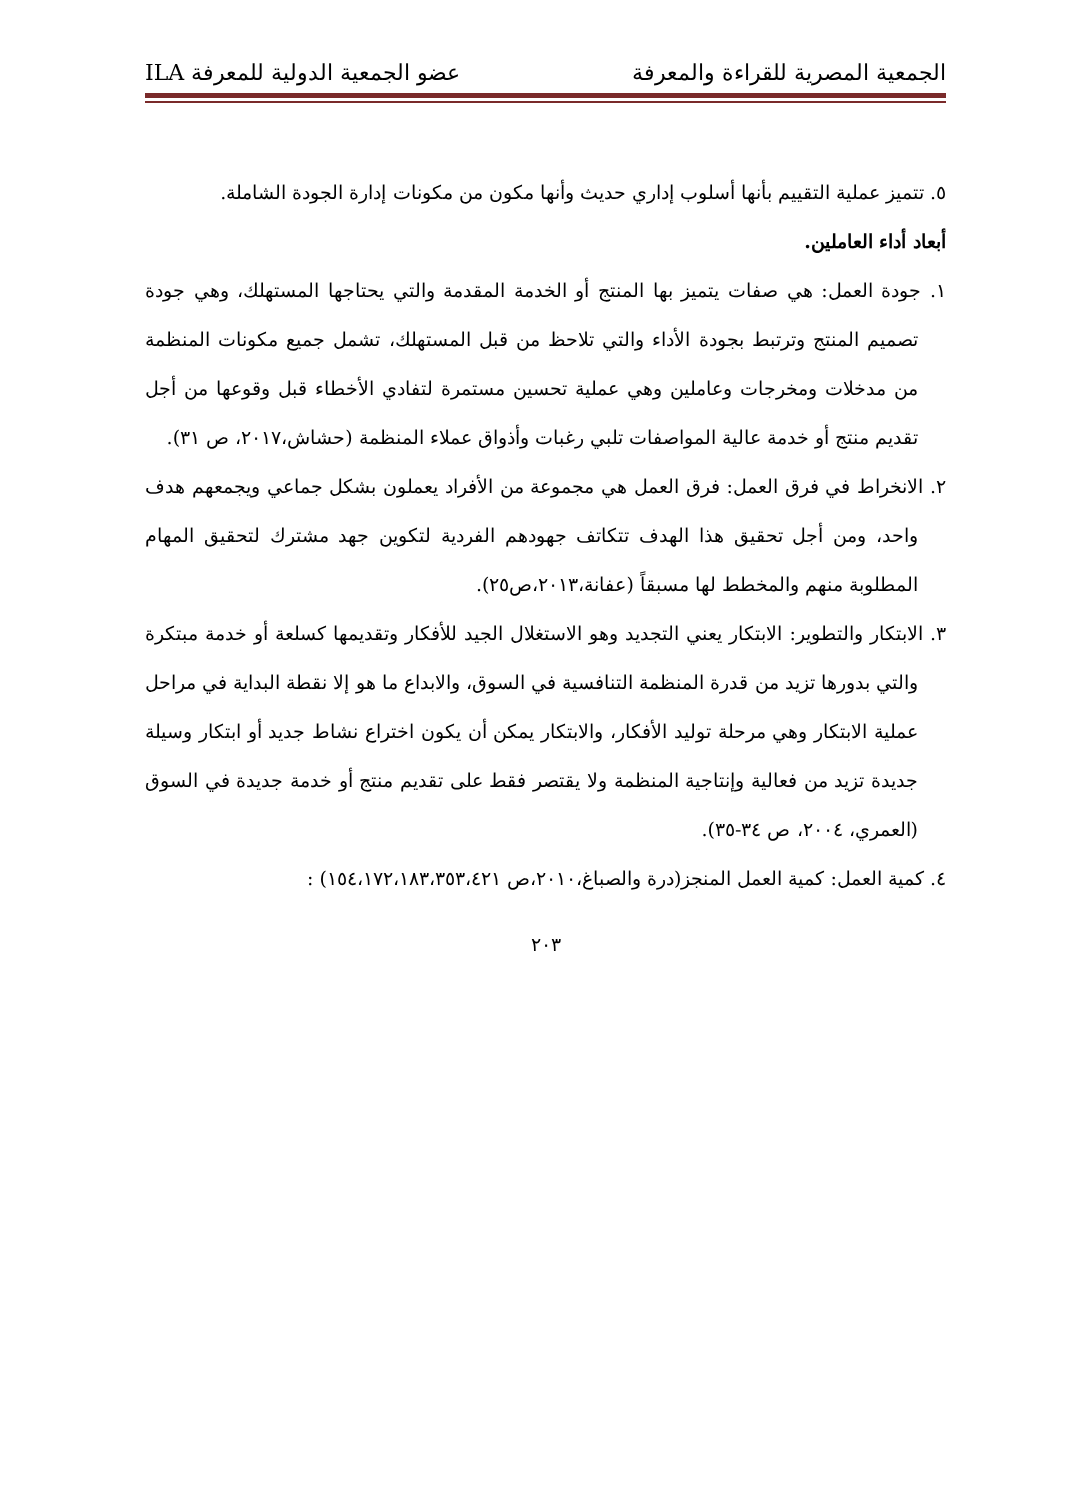الجمعية المصرية للقراءة والمعرفة عضو الجمعية الدولية للمعرفة ILA
٥. تتميز عملية التقييم بأنها أسلوب إداري حديث وأنها مكون من مكونات إدارة الجودة الشاملة.
أبعاد أداء العاملين.
١. جودة العمل: هي صفات يتميز بها المنتج أو الخدمة المقدمة والتي يحتاجها المستهلك، وهي جودة تصميم المنتج وترتبط بجودة الأداء والتي تلاحظ من قبل المستهلك، تشمل جميع مكونات المنظمة من مدخلات ومخرجات وعاملين وهي عملية تحسين مستمرة لتفادي الأخطاء قبل وقوعها من أجل تقديم منتج أو خدمة عالية المواصفات تلبي رغبات وأذواق عملاء المنظمة (حشاش،٢٠١٧، ص ٣١).
٢. الانخراط في فرق العمل: فرق العمل هي مجموعة من الأفراد يعملون بشكل جماعي ويجمعهم هدف واحد، ومن أجل تحقيق هذا الهدف تتكاتف جهودهم الفردية لتكوين جهد مشترك لتحقيق المهام المطلوبة منهم والمخطط لها مسبقاً (عفانة،٢٠١٣،ص٢٥).
٣. الابتكار والتطوير: الابتكار يعني التجديد وهو الاستغلال الجيد للأفكار وتقديمها كسلعة أو خدمة مبتكرة والتي بدورها تزيد من قدرة المنظمة التنافسية في السوق، والابداع ما هو إلا نقطة البداية في مراحل عملية الابتكار وهي مرحلة توليد الأفكار، والابتكار يمكن أن يكون اختراع نشاط جديد أو ابتكار وسيلة جديدة تزيد من فعالية وإنتاجية المنظمة ولا يقتصر فقط على تقديم منتج أو خدمة جديدة في السوق (العمري، ٢٠٠٤، ص ٣٤-٣٥).
٤. كمية العمل: كمية العمل المنجز(درة والصباغ،٢٠١٠،ص ١٥٤،١٧٢،١٨٣،٣٥٣،٤٢١) :
٢٠٣